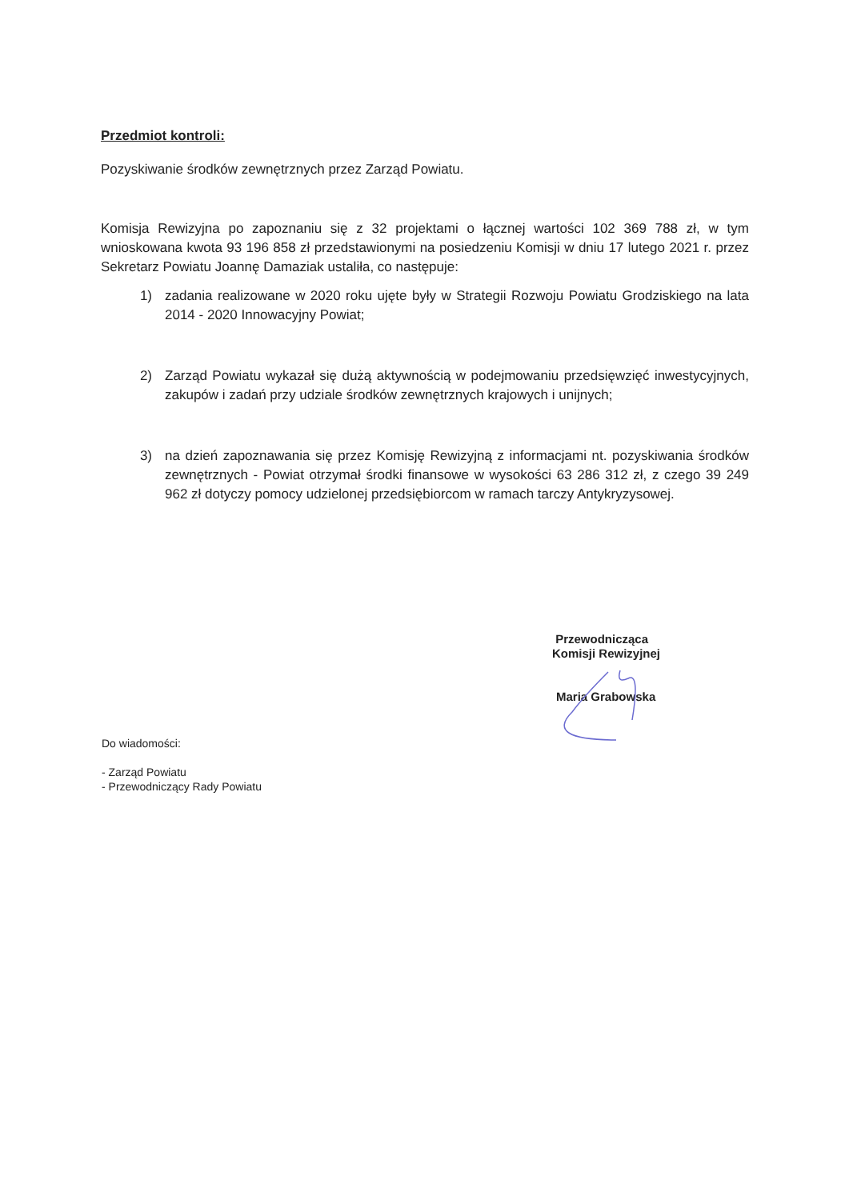Przedmiot kontroli:
Pozyskiwanie środków zewnętrznych przez Zarząd Powiatu.
Komisja Rewizyjna po zapoznaniu się z 32 projektami o łącznej wartości 102 369 788 zł, w tym wnioskowana kwota 93 196 858 zł przedstawionymi na posiedzeniu Komisji w dniu 17 lutego 2021 r. przez Sekretarz Powiatu Joannę Damaziak ustaliła, co następuje:
1) zadania realizowane w 2020 roku ujęte były w Strategii Rozwoju Powiatu Grodziskiego na lata 2014 - 2020 Innowacyjny Powiat;
2) Zarząd Powiatu wykazał się dużą aktywnością w podejmowaniu przedsięwzięć inwestycyjnych, zakupów i zadań przy udziale środków zewnętrznych krajowych i unijnych;
3) na dzień zapoznawania się przez Komisję Rewizyjną z informacjami nt. pozyskiwania środków zewnętrznych - Powiat otrzymał środki finansowe w wysokości 63 286 312 zł, z czego 39 249 962 zł dotyczy pomocy udzielonej przedsiębiorcom w ramach tarczy Antykryzysowej.
Przewodnicząca
Komisji Rewizyjnej
Maria Grabowska
Do wiadomości:
- Zarząd Powiatu
- Przewodniczący Rady Powiatu